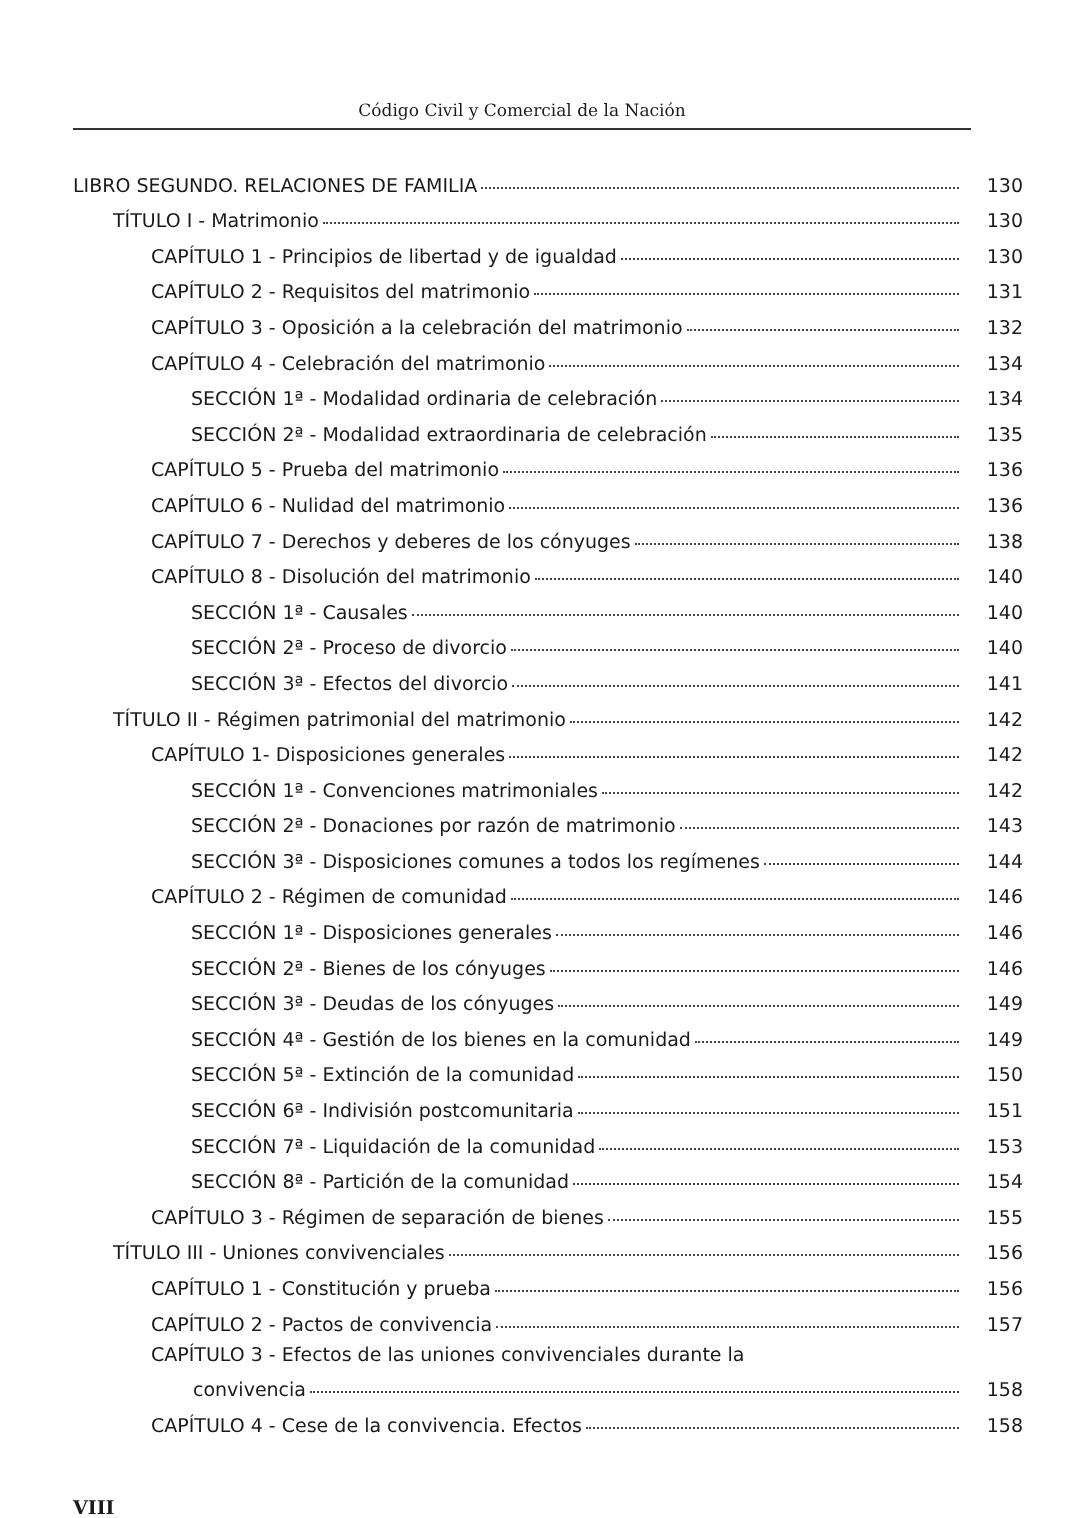Código Civil y Comercial de la Nación
LIBRO SEGUNDO. RELACIONES DE FAMILIA 130
TÍTULO I - Matrimonio 130
CAPÍTULO 1 - Principios de libertad y de igualdad 130
CAPÍTULO 2 - Requisitos del matrimonio 131
CAPÍTULO 3 - Oposición a la celebración del matrimonio 132
CAPÍTULO 4 - Celebración del matrimonio 134
SECCIÓN 1ª - Modalidad ordinaria de celebración 134
SECCIÓN 2ª - Modalidad extraordinaria de celebración 135
CAPÍTULO 5 - Prueba del matrimonio 136
CAPÍTULO 6 - Nulidad del matrimonio 136
CAPÍTULO 7 - Derechos y deberes de los cónyuges 138
CAPÍTULO 8 - Disolución del matrimonio 140
SECCIÓN 1ª - Causales 140
SECCIÓN 2ª - Proceso de divorcio 140
SECCIÓN 3ª - Efectos del divorcio 141
TÍTULO II - Régimen patrimonial del matrimonio 142
CAPÍTULO 1- Disposiciones generales 142
SECCIÓN 1ª - Convenciones matrimoniales 142
SECCIÓN 2ª - Donaciones por razón de matrimonio 143
SECCIÓN 3ª - Disposiciones comunes a todos los regímenes 144
CAPÍTULO 2 - Régimen de comunidad 146
SECCIÓN 1ª - Disposiciones generales 146
SECCIÓN 2ª - Bienes de los cónyuges 146
SECCIÓN 3ª - Deudas de los cónyuges 149
SECCIÓN 4ª - Gestión de los bienes en la comunidad 149
SECCIÓN 5ª - Extinción de la comunidad 150
SECCIÓN 6ª - Indivisión postcomunitaria 151
SECCIÓN 7ª - Liquidación de la comunidad 153
SECCIÓN 8ª - Partición de la comunidad 154
CAPÍTULO 3 - Régimen de separación de bienes 155
TÍTULO III - Uniones convivenciales 156
CAPÍTULO 1 - Constitución y prueba 156
CAPÍTULO 2 - Pactos de convivencia 157
CAPÍTULO 3 - Efectos de las uniones convivenciales durante la
convivencia 158
CAPÍTULO 4 - Cese de la convivencia. Efectos 158
VIII